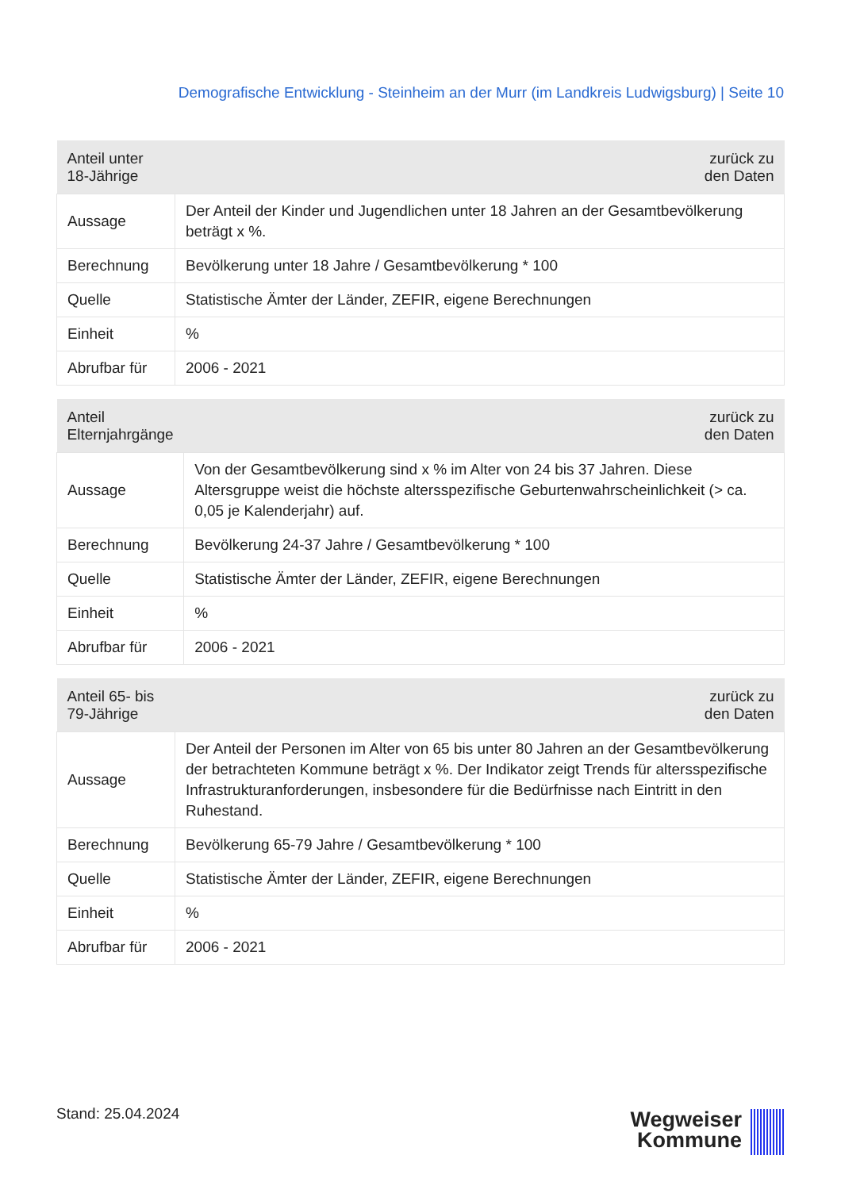Demografische Entwicklung - Steinheim an der Murr (im Landkreis Ludwigsburg) | Seite 10
| Anteil unter 18-Jährige | zurück zu den Daten |
| --- | --- |
| Aussage | Der Anteil der Kinder und Jugendlichen unter 18 Jahren an der Gesamtbevölkerung beträgt x %. |
| Berechnung | Bevölkerung unter 18 Jahre / Gesamtbevölkerung * 100 |
| Quelle | Statistische Ämter der Länder, ZEFIR, eigene Berechnungen |
| Einheit | % |
| Abrufbar für | 2006 - 2021 |
| Anteil Elternjahrgänge | zurück zu den Daten |
| --- | --- |
| Aussage | Von der Gesamtbevölkerung sind x % im Alter von 24 bis 37 Jahren. Diese Altersgruppe weist die höchste altersspezifische Geburtenwahrscheinlichkeit (> ca. 0,05 je Kalenderjahr) auf. |
| Berechnung | Bevölkerung 24-37 Jahre / Gesamtbevölkerung * 100 |
| Quelle | Statistische Ämter der Länder, ZEFIR, eigene Berechnungen |
| Einheit | % |
| Abrufbar für | 2006 - 2021 |
| Anteil 65- bis 79-Jährige | zurück zu den Daten |
| --- | --- |
| Aussage | Der Anteil der Personen im Alter von 65 bis unter 80 Jahren an der Gesamtbevölkerung der betrachteten Kommune beträgt x %. Der Indikator zeigt Trends für altersspezifische Infrastrukturanforderungen, insbesondere für die Bedürfnisse nach Eintritt in den Ruhestand. |
| Berechnung | Bevölkerung 65-79 Jahre / Gesamtbevölkerung * 100 |
| Quelle | Statistische Ämter der Länder, ZEFIR, eigene Berechnungen |
| Einheit | % |
| Abrufbar für | 2006 - 2021 |
Stand: 25.04.2024
Wegweiser
Kommune